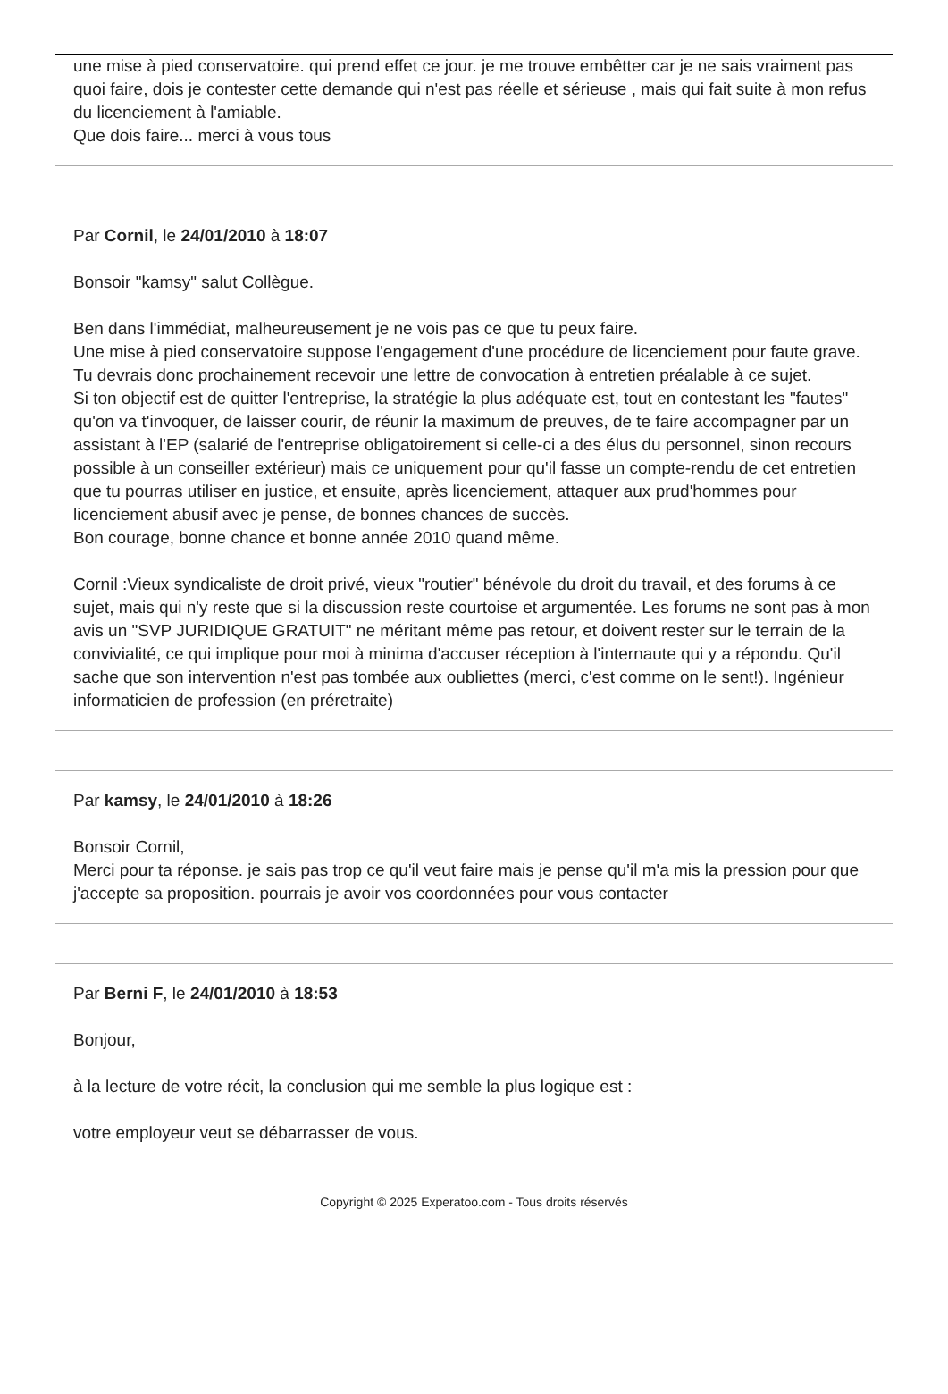une mise à pied conservatoire. qui prend effet ce jour. je me trouve embêtter car je ne sais vraiment pas quoi faire, dois je contester cette demande qui n'est pas réelle et sérieuse , mais qui fait suite à mon refus du licenciement à l'amiable.
Que dois faire... merci à vous tous
Par Cornil, le 24/01/2010 à 18:07
Bonsoir "kamsy" salut Collègue.
Ben dans l'immédiat, malheureusement je ne vois pas ce que tu peux faire.
Une mise à pied conservatoire suppose l'engagement d'une procédure de licenciement pour faute grave. Tu devrais donc prochainement recevoir une lettre de convocation à entretien préalable à ce sujet.
Si ton objectif est de quitter l'entreprise, la stratégie la plus adéquate est, tout en contestant les "fautes" qu'on va t'invoquer, de laisser courir, de réunir la maximum de preuves, de te faire accompagner par un assistant à l'EP (salarié de l'entreprise obligatoirement si celle-ci a des élus du personnel, sinon recours possible à un conseiller extérieur) mais ce uniquement pour qu'il fasse un compte-rendu de cet entretien que tu pourras utiliser en justice, et ensuite, après licenciement, attaquer aux prud'hommes pour licenciement abusif avec je pense, de bonnes chances de succès.
Bon courage, bonne chance et bonne année 2010 quand même.
Cornil :Vieux syndicaliste de droit privé, vieux "routier" bénévole du droit du travail, et des forums à ce sujet, mais qui n'y reste que si la discussion reste courtoise et argumentée. Les forums ne sont pas à mon avis un "SVP JURIDIQUE GRATUIT" ne méritant même pas retour, et doivent rester sur le terrain de la convivialité, ce qui implique pour moi à minima d'accuser réception à l'internaute qui y a répondu. Qu'il sache que son intervention n'est pas tombée aux oubliettes (merci, c'est comme on le sent!). Ingénieur informaticien de profession (en préretraite)
Par kamsy, le 24/01/2010 à 18:26
Bonsoir Cornil,
Merci pour ta réponse. je sais pas trop ce qu'il veut faire mais je pense qu'il m'a mis la pression pour que j'accepte sa proposition. pourrais je avoir vos coordonnées pour vous contacter
Par Berni F, le 24/01/2010 à 18:53
Bonjour,
à la lecture de votre récit, la conclusion qui me semble la plus logique est :
votre employeur veut se débarrasser de vous.
Copyright © 2025 Experatoo.com - Tous droits réservés